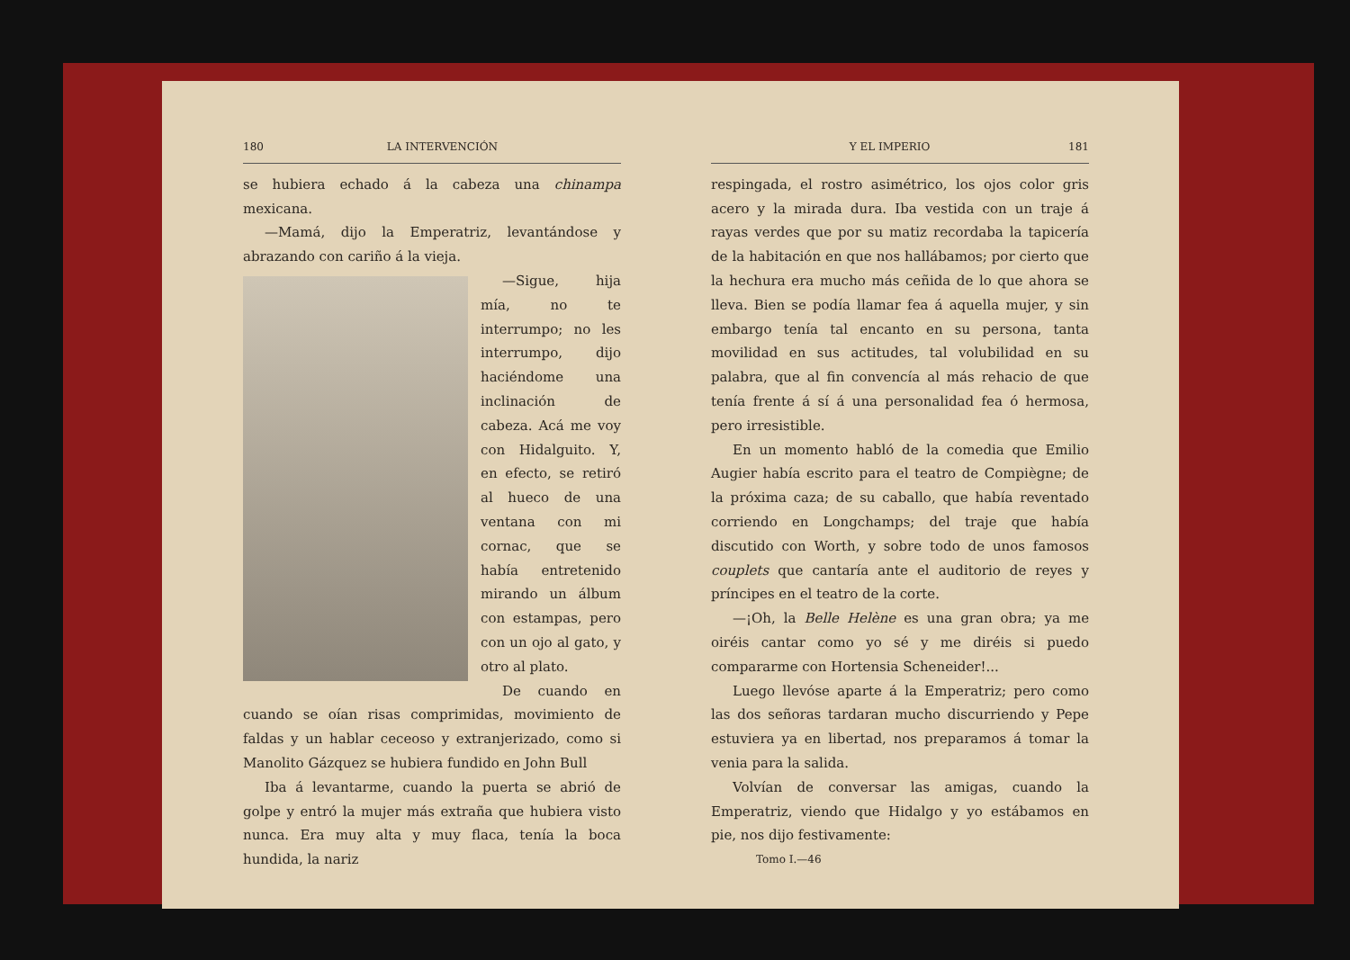180 LA INTERVENCIÓN
se hubiera echado á la cabeza una chinampa mexicana.
—Mamá, dijo la Emperatriz, levantándose y abrazando con cariño á la vieja.
—Sigue, hija mía, no te interrumpo; no les interrumpo, dijo haciéndome una inclinación de cabeza. Acá me voy con Hidalguito. Y, en efecto, se retiró al hueco de una ventana con mi cornac, que se había entretenido mirando un álbum con estampas, pero con un ojo al gato, y otro al plato.
De cuando en cuando se oían risas comprimidas, movimiento de faldas y un hablar ceceoso y extranjerizado, como si Manolito Gázquez se hubiera fundido en John Bull
Iba á levantarme, cuando la puerta se abrió de golpe y entró la mujer más extraña que hubiera visto nunca. Era muy alta y muy flaca, tenía la boca hundida, la nariz
Y EL IMPERIO 181
respingada, el rostro asimétrico, los ojos color gris acero y la mirada dura. Iba vestida con un traje á rayas verdes que por su matiz recordaba la tapicería de la habitación en que nos hallábamos; por cierto que la hechura era mucho más ceñida de lo que ahora se lleva. Bien se podía llamar fea á aquella mujer, y sin embargo tenía tal encanto en su persona, tanta movilidad en sus actitudes, tal volubilidad en su palabra, que al fin convencía al más rehacio de que tenía frente á sí á una personalidad fea ó hermosa, pero irresistible.
En un momento habló de la comedia que Emilio Augier había escrito para el teatro de Compiègne; de la próxima caza; de su caballo, que había reventado corriendo en Longchamps; del traje que había discutido con Worth, y sobre todo de unos famosos couplets que cantaría ante el auditorio de reyes y príncipes en el teatro de la corte.
—¡Oh, la Belle Helène es una gran obra; ya me oiréis cantar como yo sé y me diréis si puedo compararme con Hortensia Scheneider!...
Luego llevóse aparte á la Emperatriz; pero como las dos señoras tardaran mucho discurriendo y Pepe estuviera ya en libertad, nos preparamos á tomar la venia para la salida.
Volvían de conversar las amigas, cuando la Emperatriz, viendo que Hidalgo y yo estábamos en pie, nos dijo festivamente:
Tomo I.—46